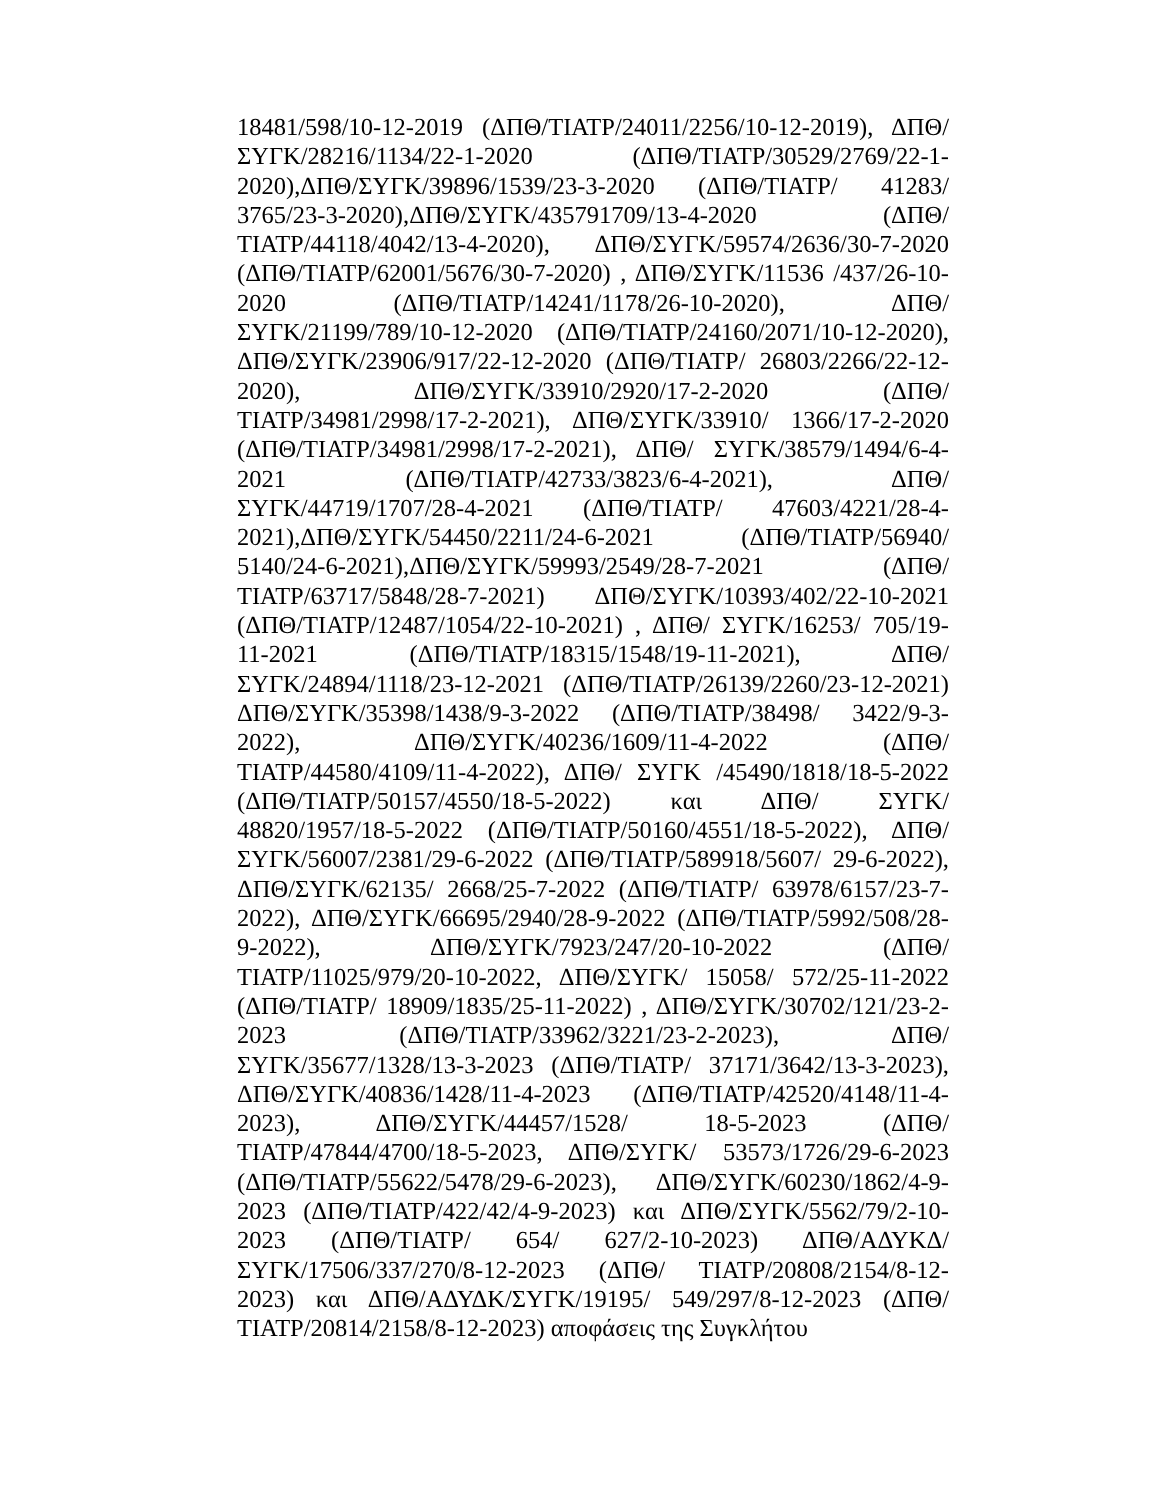18481/598/10-12-2019 (ΔΠΘ/ΤΙΑΤΡ/24011/2256/10-12-2019), ΔΠΘ/ΣΥΓΚ/28216/1134/22-1-2020 (ΔΠΘ/ΤΙΑΤΡ/30529/2769/22-1-2020),ΔΠΘ/ΣΥΓΚ/39896/1539/23-3-2020 (ΔΠΘ/ΤΙΑΤΡ/ 41283/ 3765/23-3-2020),ΔΠΘ/ΣΥΓΚ/435791709/13-4-2020 (ΔΠΘ/ ΤΙΑΤΡ/44118/4042/13-4-2020), ΔΠΘ/ΣΥΓΚ/59574/2636/30-7-2020 (ΔΠΘ/ΤΙΑΤΡ/62001/5676/30-7-2020) , ΔΠΘ/ΣΥΓΚ/11536 /437/26-10-2020 (ΔΠΘ/ΤΙΑΤΡ/14241/1178/26-10-2020), ΔΠΘ/ ΣΥΓΚ/21199/789/10-12-2020 (ΔΠΘ/ΤΙΑΤΡ/24160/2071/10-12-2020), ΔΠΘ/ΣΥΓΚ/23906/917/22-12-2020 (ΔΠΘ/ΤΙΑΤΡ/ 26803/2266/22-12-2020), ΔΠΘ/ΣΥΓΚ/33910/2920/17-2-2020 (ΔΠΘ/ΤΙΑΤΡ/34981/2998/17-2-2021), ΔΠΘ/ΣΥΓΚ/33910/ 1366/17-2-2020 (ΔΠΘ/ΤΙΑΤΡ/34981/2998/17-2-2021), ΔΠΘ/ ΣΥΓΚ/38579/1494/6-4-2021 (ΔΠΘ/ΤΙΑΤΡ/42733/3823/6-4-2021), ΔΠΘ/ΣΥΓΚ/44719/1707/28-4-2021 (ΔΠΘ/ΤΙΑΤΡ/ 47603/4221/28-4-2021),ΔΠΘ/ΣΥΓΚ/54450/2211/24-6-2021 (ΔΠΘ/ΤΙΑΤΡ/56940/ 5140/24-6-2021),ΔΠΘ/ΣΥΓΚ/59993/2549/28-7-2021 (ΔΠΘ/ ΤΙΑΤΡ/63717/5848/28-7-2021) ΔΠΘ/ΣΥΓΚ/10393/402/22-10-2021 (ΔΠΘ/ΤΙΑΤΡ/12487/1054/22-10-2021) , ΔΠΘ/ ΣΥΓΚ/16253/ 705/19-11-2021 (ΔΠΘ/ΤΙΑΤΡ/18315/1548/19-11-2021), ΔΠΘ/ ΣΥΓΚ/24894/1118/23-12-2021 (ΔΠΘ/ΤΙΑΤΡ/26139/2260/23-12-2021) ΔΠΘ/ΣΥΓΚ/35398/1438/9-3-2022 (ΔΠΘ/ΤΙΑΤΡ/38498/ 3422/9-3-2022), ΔΠΘ/ΣΥΓΚ/40236/1609/11-4-2022 (ΔΠΘ/ ΤΙΑΤΡ/44580/4109/11-4-2022), ΔΠΘ/ ΣΥΓΚ /45490/1818/18-5-2022 (ΔΠΘ/ΤΙΑΤΡ/50157/4550/18-5-2022) και ΔΠΘ/ ΣΥΓΚ/ 48820/1957/18-5-2022 (ΔΠΘ/ΤΙΑΤΡ/50160/4551/18-5-2022), ΔΠΘ/ΣΥΓΚ/56007/2381/29-6-2022 (ΔΠΘ/ΤΙΑΤΡ/589918/5607/ 29-6-2022), ΔΠΘ/ΣΥΓΚ/62135/ 2668/25-7-2022 (ΔΠΘ/ΤΙΑΤΡ/ 63978/6157/23-7-2022), ΔΠΘ/ΣΥΓΚ/66695/2940/28-9-2022 (ΔΠΘ/ΤΙΑΤΡ/5992/508/28-9-2022), ΔΠΘ/ΣΥΓΚ/7923/247/20-10-2022 (ΔΠΘ/ΤΙΑΤΡ/11025/979/20-10-2022, ΔΠΘ/ΣΥΓΚ/ 15058/ 572/25-11-2022 (ΔΠΘ/ΤΙΑΤΡ/ 18909/1835/25-11-2022) , ΔΠΘ/ΣΥΓΚ/30702/121/23-2-2023 (ΔΠΘ/ΤΙΑΤΡ/33962/3221/23-2-2023), ΔΠΘ/ΣΥΓΚ/35677/1328/13-3-2023 (ΔΠΘ/ΤΙΑΤΡ/ 37171/3642/13-3-2023), ΔΠΘ/ΣΥΓΚ/40836/1428/11-4-2023 (ΔΠΘ/ΤΙΑΤΡ/42520/4148/11-4-2023), ΔΠΘ/ΣΥΓΚ/44457/1528/ 18-5-2023 (ΔΠΘ/ΤΙΑΤΡ/47844/4700/18-5-2023, ΔΠΘ/ΣΥΓΚ/ 53573/1726/29-6-2023 (ΔΠΘ/ΤΙΑΤΡ/55622/5478/29-6-2023), ΔΠΘ/ΣΥΓΚ/60230/1862/4-9-2023 (ΔΠΘ/ΤΙΑΤΡ/422/42/4-9-2023) και ΔΠΘ/ΣΥΓΚ/5562/79/2-10-2023 (ΔΠΘ/ΤΙΑΤΡ/ 654/ 627/2-10-2023) ΔΠΘ/ΑΔΥΚΔ/ΣΥΓΚ/17506/337/270/8-12-2023 (ΔΠΘ/ ΤΙΑΤΡ/20808/2154/8-12-2023) και ΔΠΘ/ΑΔΥΔΚ/ΣΥΓΚ/19195/ 549/297/8-12-2023 (ΔΠΘ/ΤΙΑΤΡ/20814/2158/8-12-2023) αποφάσεις της Συγκλήτου